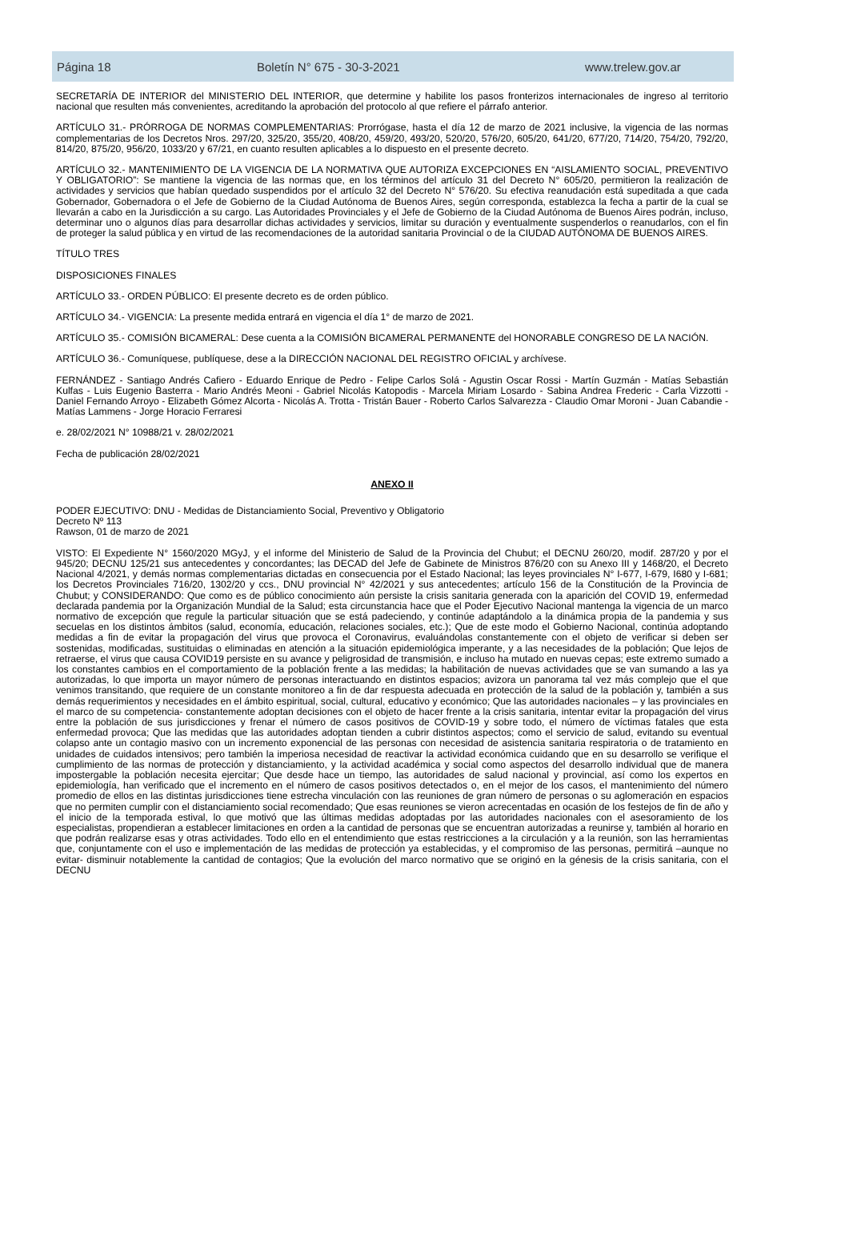Página 18 Boletín N° 675 - 30-3-2021 www.trelew.gov.ar
SECRETARÍA DE INTERIOR del MINISTERIO DEL INTERIOR, que determine y habilite los pasos fronterizos internacionales de ingreso al territorio nacional que resulten más convenientes, acreditando la aprobación del protocolo al que refiere el párrafo anterior.
ARTÍCULO 31.- PRÓRROGA DE NORMAS COMPLEMENTARIAS: Prorrógase, hasta el día 12 de marzo de 2021 inclusive, la vigencia de las normas complementarias de los Decretos Nros. 297/20, 325/20, 355/20, 408/20, 459/20, 493/20, 520/20, 576/20, 605/20, 641/20, 677/20, 714/20, 754/20, 792/20, 814/20, 875/20, 956/20, 1033/20 y 67/21, en cuanto resulten aplicables a lo dispuesto en el presente decreto.
ARTÍCULO 32.- MANTENIMIENTO DE LA VIGENCIA DE LA NORMATIVA QUE AUTORIZA EXCEPCIONES EN “AISLAMIENTO SOCIAL, PREVENTIVO Y OBLIGATORIO”: Se mantiene la vigencia de las normas que, en los términos del artículo 31 del Decreto N° 605/20, permitieron la realización de actividades y servicios que habían quedado suspendidos por el artículo 32 del Decreto N° 576/20. Su efectiva reanudación está supeditada a que cada Gobernador, Gobernadora o el Jefe de Gobierno de la Ciudad Autónoma de Buenos Aires, según corresponda, establezca la fecha a partir de la cual se llevarán a cabo en la Jurisdicción a su cargo. Las Autoridades Provinciales y el Jefe de Gobierno de la Ciudad Autónoma de Buenos Aires podrán, incluso, determinar uno o algunos días para desarrollar dichas actividades y servicios, limitar su duración y eventualmente suspenderlos o reanudarlos, con el fin de proteger la salud pública y en virtud de las recomendaciones de la autoridad sanitaria Provincial o de la CIUDAD AUTÓNOMA DE BUENOS AIRES.
TÍTULO TRES
DISPOSICIONES FINALES
ARTÍCULO 33.- ORDEN PÚBLICO: El presente decreto es de orden público.
ARTÍCULO 34.- VIGENCIA: La presente medida entrará en vigencia el día 1° de marzo de 2021.
ARTÍCULO 35.- COMISIÓN BICAMERAL: Dese cuenta a la COMISIÓN BICAMERAL PERMANENTE del HONORABLE CONGRESO DE LA NACIÓN.
ARTÍCULO 36.- Comuníquese, publíquese, dese a la DIRECCIÓN NACIONAL DEL REGISTRO OFICIAL y archívese.
FERNÁNDEZ - Santiago Andrés Cafiero - Eduardo Enrique de Pedro - Felipe Carlos Solá - Agustin Oscar Rossi - Martín Guzmán - Matías Sebastián Kulfas - Luis Eugenio Basterra - Mario Andrés Meoni - Gabriel Nicolás Katopodis - Marcela Miriam Losardo - Sabina Andrea Frederic - Carla Vizzotti - Daniel Fernando Arroyo - Elizabeth Gómez Alcorta - Nicolás A. Trotta - Tristán Bauer - Roberto Carlos Salvarezza - Claudio Omar Moroni - Juan Cabandie - Matías Lammens - Jorge Horacio Ferraresi
e. 28/02/2021 N° 10988/21 v. 28/02/2021
Fecha de publicación 28/02/2021
ANEXO II
PODER EJECUTIVO: DNU - Medidas de Distanciamiento Social, Preventivo y Obligatorio
Decreto Nº 113
Rawson, 01 de marzo de 2021
VISTO: El Expediente N° 1560/2020 MGyJ, y el informe del Ministerio de Salud de la Provincia del Chubut; el DECNU 260/20, modif. 287/20 y por el 945/20; DECNU 125/21 sus antecedentes y concordantes; las DECAD del Jefe de Gabinete de Ministros 876/20 con su Anexo III y 1468/20, el Decreto Nacional 4/2021, y demás normas complementarias dictadas en consecuencia por el Estado Nacional; las leyes provinciales N° I-677, I-679, I680 y I-681; los Decretos Provinciales 716/20, 1302/20 y ccs., DNU provincial N° 42/2021 y sus antecedentes; artículo 156 de la Constitución de la Provincia de Chubut; y CONSIDERANDO: Que como es de público conocimiento aún persiste la crisis sanitaria generada con la aparición del COVID 19, enfermedad declarada pandemia por la Organización Mundial de la Salud; esta circunstancia hace que el Poder Ejecutivo Nacional mantenga la vigencia de un marco normativo de excepción que regule la particular situación que se está padeciendo, y continúe adaptándolo a la dinámica propia de la pandemia y sus secuelas en los distintos ámbitos (salud, economía, educación, relaciones sociales, etc.); Que de este modo el Gobierno Nacional, continúa adoptando medidas a fin de evitar la propagación del virus que provoca el Coronavirus, evaluándolas constantemente con el objeto de verificar si deben ser sostenidas, modificadas, sustituidas o eliminadas en atención a la situación epidemiológica imperante, y a las necesidades de la población; Que lejos de retraerse, el virus que causa COVID19 persiste en su avance y peligrosidad de transmisión, e incluso ha mutado en nuevas cepas; este extremo sumado a los constantes cambios en el comportamiento de la población frente a las medidas; la habilitación de nuevas actividades que se van sumando a las ya autorizadas, lo que importa un mayor número de personas interactuando en distintos espacios; avizora un panorama tal vez más complejo que el que venimos transitando, que requiere de un constante monitoreo a fin de dar respuesta adecuada en protección de la salud de la población y, también a sus demás requerimientos y necesidades en el ámbito espiritual, social, cultural, educativo y económico; Que las autoridades nacionales – y las provinciales en el marco de su competencia- constantemente adoptan decisiones con el objeto de hacer frente a la crisis sanitaria, intentar evitar la propagación del virus entre la población de sus jurisdicciones y frenar el número de casos positivos de COVID-19 y sobre todo, el número de víctimas fatales que esta enfermedad provoca; Que las medidas que las autoridades adoptan tienden a cubrir distintos aspectos; como el servicio de salud, evitando su eventual colapso ante un contagio masivo con un incremento exponencial de las personas con necesidad de asistencia sanitaria respiratoria o de tratamiento en unidades de cuidados intensivos; pero también la imperiosa necesidad de reactivar la actividad económica cuidando que en su desarrollo se verifique el cumplimiento de las normas de protección y distanciamiento, y la actividad académica y social como aspectos del desarrollo individual que de manera impostergable la población necesita ejercitar; Que desde hace un tiempo, las autoridades de salud nacional y provincial, así como los expertos en epidemiología, han verificado que el incremento en el número de casos positivos detectados o, en el mejor de los casos, el mantenimiento del número promedio de ellos en las distintas jurisdicciones tiene estrecha vinculación con las reuniones de gran número de personas o su aglomeración en espacios que no permiten cumplir con el distanciamiento social recomendado; Que esas reuniones se vieron acrecentadas en ocasión de los festejos de fin de año y el inicio de la temporada estival, lo que motivó que las últimas medidas adoptadas por las autoridades nacionales con el asesoramiento de los especialistas, propendieran a establecer limitaciones en orden a la cantidad de personas que se encuentran autorizadas a reunirse y, también al horario en que podrán realizarse esas y otras actividades. Todo ello en el entendimiento que estas restricciones a la circulación y a la reunión, son las herramientas que, conjuntamente con el uso e implementación de las medidas de protección ya establecidas, y el compromiso de las personas, permitirá –aunque no evitar- disminuir notablemente la cantidad de contagios; Que la evolución del marco normativo que se originó en la génesis de la crisis sanitaria, con el DECNU